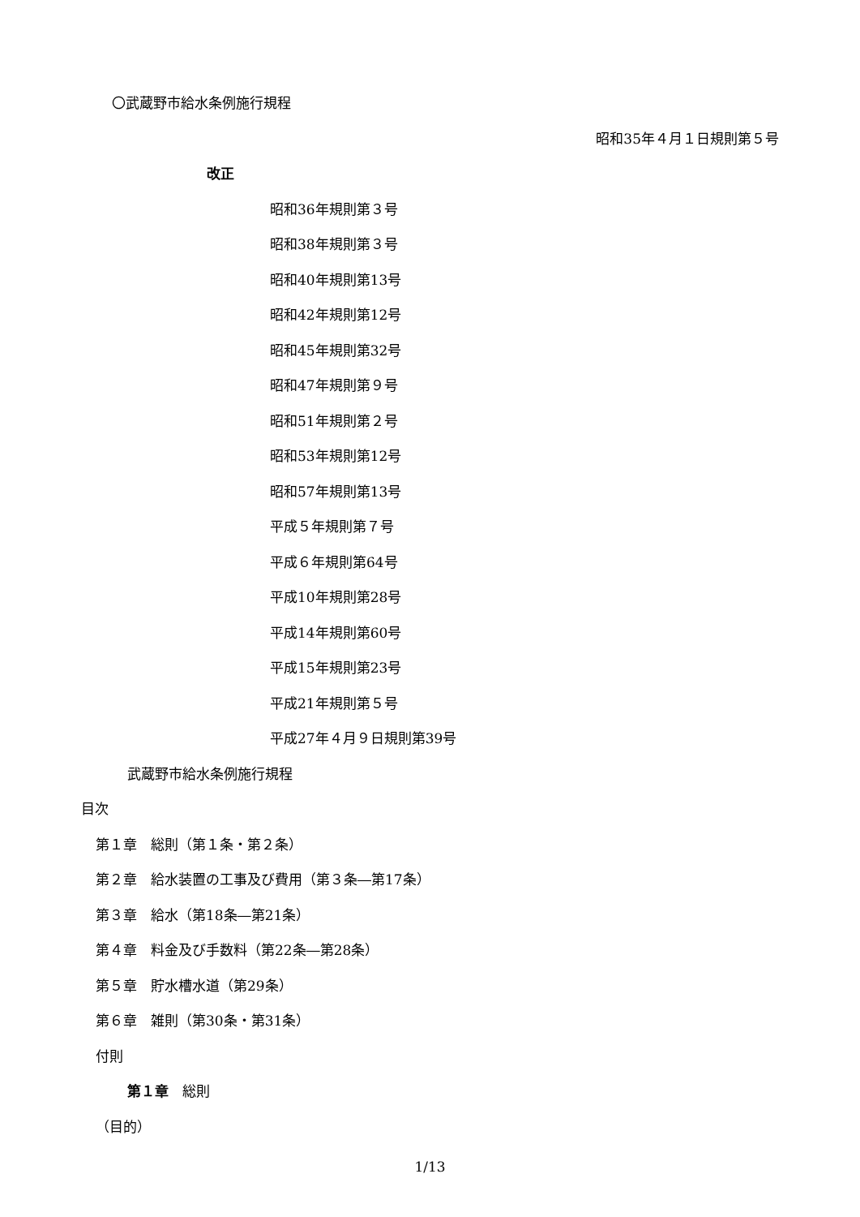〇武蔵野市給水条例施行規程
昭和35年４月１日規則第５号
改正
昭和36年規則第３号
昭和38年規則第３号
昭和40年規則第13号
昭和42年規則第12号
昭和45年規則第32号
昭和47年規則第９号
昭和51年規則第２号
昭和53年規則第12号
昭和57年規則第13号
平成５年規則第７号
平成６年規則第64号
平成10年規則第28号
平成14年規則第60号
平成15年規則第23号
平成21年規則第５号
平成27年４月９日規則第39号
武蔵野市給水条例施行規程
目次
第１章　総則（第１条・第２条）
第２章　給水装置の工事及び費用（第３条―第17条）
第３章　給水（第18条―第21条）
第４章　料金及び手数料（第22条―第28条）
第５章　貯水槽水道（第29条）
第６章　雑則（第30条・第31条）
付則
第１章　総則
（目的）
1/13